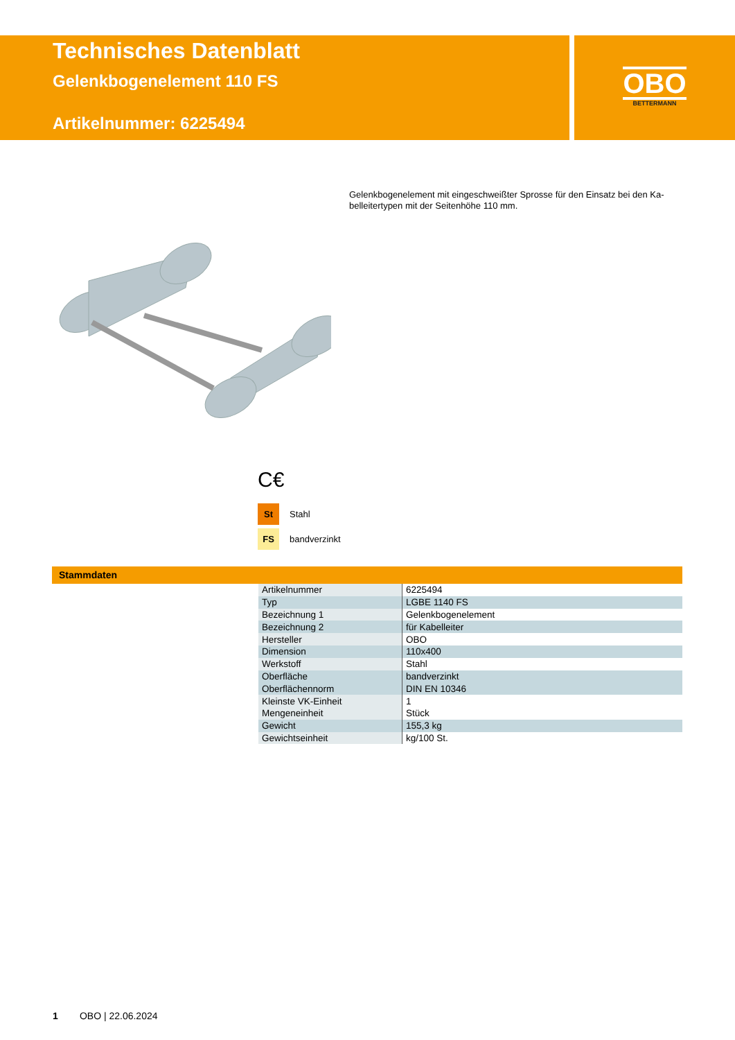Technisches Datenblatt
Gelenkbogenelement 110 FS
Artikelnummer: 6225494
OBO
BETTERMANN
Gelenkbogenelement mit eingeschweißter Sprosse für den Einsatz bei den Ka-belleitertypen mit der Seitenhöhe 110 mm.
C€
St Stahl
FS bandverzinkt
Stammdaten
| Artikelnummer | 6225494 |
| Typ | LGBE 1140 FS |
| Bezeichnung 1 | Gelenkbogenelement |
| Bezeichnung 2 | für Kabelleiter |
| Hersteller | OBO |
| Dimension | 110x400 |
| Werkstoff | Stahl |
| Oberfläche | bandverzinkt |
| Oberflächennorm | DIN EN 10346 |
| Kleinste VK-Einheit | 1 |
| Mengeneinheit | Stück |
| Gewicht | 155,3 kg |
| Gewichtseinheit | kg/100 St. |
1 OBO | 22.06.2024